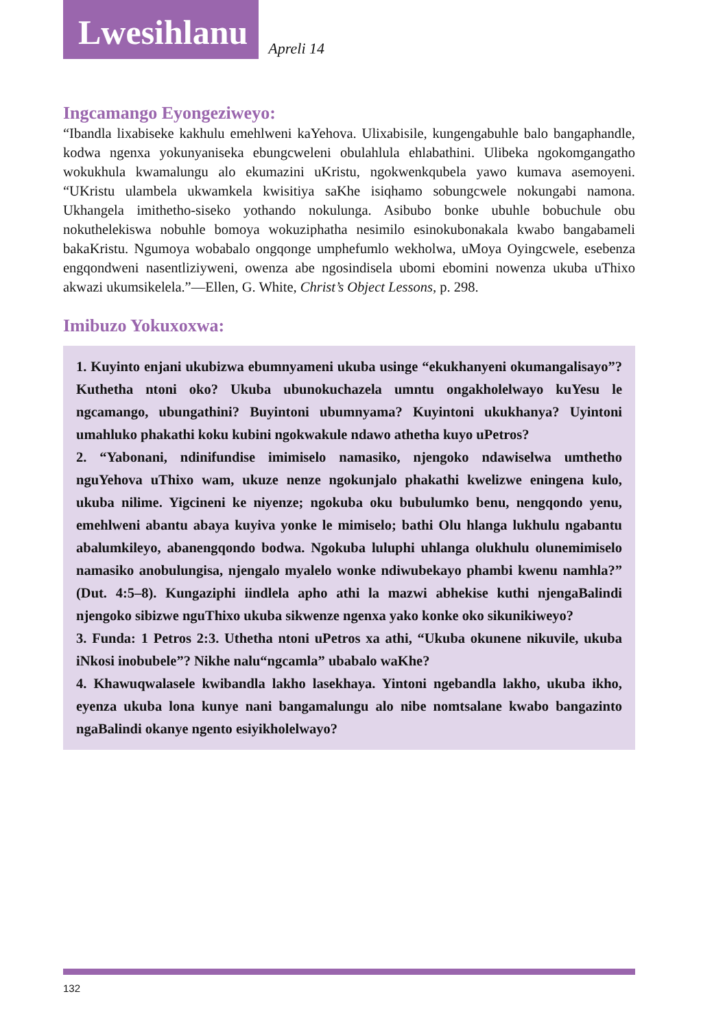Lwesihlanu
Apreli 14
Ingcamango Eyongeziweyo:
“Ibandla lixabiseke kakhulu emehlweni kaYehova. Ulixabisile, kungengabuhle balo bangaphandle, kodwa ngenxa yokunyaniseka ebungcweleni obulahlula ehlabathini. Ulibeka ngokomgangatho wokukhula kwamalungu alo ekumazini uKristu, ngokwenkqubela yawo kumava asemoyeni. “UKristu ulambela ukwamkela kwisitiya saKhe isiqhamo sobungcwele nokungabi namona. Ukhangela imithetho-siseko yothando nokulunga. Asibubo bonke ubuhle bobuchule obu nokuthelekiswa nobuhle bomoya wokuziphatha nesimilo esinokubonakala kwabo bangabameli bakaKristu. Ngumoya wobabalo ongqonge umphefumlo wekholwa, uMoya Oyingcwele, esebenza engqondweni nasentliziyweni, owenza abe ngosindisela ubomi ebomini nowenza ukuba uThixo akwazi ukumsikelela.”—Ellen, G. White, Christ’s Object Lessons, p. 298.
Imibuzo Yokuxoxwa:
1. Kuyinto enjani ukubizwa ebumnyameni ukuba usinge “ekukhanyeni okumangalisayo”? Kuthetha ntoni oko? Ukuba ubunokuchazela umntu ongakholelwayo kuYesu le ngcamango, ubungathini? Buyintoni ubumnyama? Kuyintoni ukukhanya? Uyintoni umahluko phakathi koku kubini ngokwakule ndawo athetha kuyo uPetros?
2. “Yabonani, ndinifundise imimiselo namasiko, njengoko ndawiselwa umthetho nguYehova uThixo wam, ukuze nenze ngokunjalo phakathi kwelizwe eningena kulo, ukuba nilime. Yigcineni ke niyenze; ngokuba oku bubulumko benu, nengqondo yenu, emehlweni abantu abaya kuyiva yonke le mimiselo; bathi Olu hlanga lukhulu ngabantu abalumkileyo, abanengqondo bodwa. Ngokuba luluphi uhlanga olukhulu olunemimiselo namasiko anobulungisa, njengalo myalelo wonke ndiwubekayo phambi kwenu namhla?” (Dut. 4:5–8). Kungaziphi iindlela apho athi la mazwi abhekise kuthi njengaBalindi njengoko sibizwe nguThixo ukuba sikwenze ngenxa yako konke oko sikunikiweyo?
3. Funda: 1 Petros 2:3. Uthetha ntoni uPetros xa athi, “Ukuba okunene nikuvile, ukuba iNkosi inobubele”? Nikhe nalu“ngcamla” ubabalo waKhe?
4. Khawuqwalasele kwibandla lakho lasekhaya. Yintoni ngebandla lakho, ukuba ikho, eyenza ukuba lona kunye nani bangamalungu alo nibe nomtsalane kwabo bangazinto ngaBalindi okanye ngento esiyikholelwayo?
132